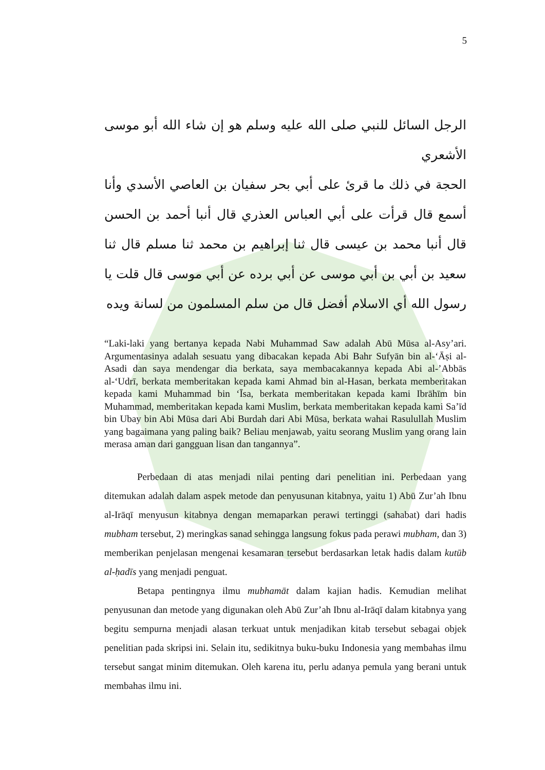5
الرجل السائل للنبي صلى الله عليه وسلم هو إن شاء الله أبو موسى الأشعري
الحجة في ذلك ما قرئ على أبي بحر سفيان بن العاصي الأسدي وأنا أسمع قال قرأت على أبي العباس العذري قال أنبا أحمد بن الحسن قال أنبا محمد بن عيسى قال ثنا إبراهيم بن محمد ثنا مسلم قال ثنا سعيد بن أبي بن أبي موسى عن أبي برده عن أبي موسى قال قلت يا رسول الله أي الاسلام أفضل قال من سلم المسلمون من لسانة ويده
“Laki-laki yang bertanya kepada Nabi Muhammad Saw adalah Abū Mūsa al-Asy’ari. Argumentasinya adalah sesuatu yang dibacakan kepada Abi Bahr Sufyān bin al-‘Āṣi al-Asadi dan saya mendengar dia berkata, saya membacakannya kepada Abi al-’Abbās al-‘Udrī, berkata memberitakan kepada kami Ahmad bin al-Hasan, berkata memberitakan kepada kami Muhammad bin ‘Īsa, berkata memberitakan kepada kami Ibrāhīm bin Muhammad, memberitakan kepada kami Muslim, berkata memberitakan kepada kami Sa’īd bin Ubay bin Abi Mūsa dari Abi Burdah dari Abi Mūsa, berkata wahai Rasulullah Muslim yang bagaimana yang paling baik? Beliau menjawab, yaitu seorang Muslim yang orang lain merasa aman dari gangguan lisan dan tangannya”.
Perbedaan di atas menjadi nilai penting dari penelitian ini. Perbedaan yang ditemukan adalah dalam aspek metode dan penyusunan kitabnya, yaitu 1) Abū Zur’ah Ibnu al-Irāqī menyusun kitabnya dengan memaparkan perawi tertinggi (sahabat) dari hadis mubham tersebut, 2) meringkas sanad sehingga langsung fokus pada perawi mubham, dan 3) memberikan penjelasan mengenai kesamaran tersebut berdasarkan letak hadis dalam kutūb al-ḥadīs yang menjadi penguat.
Betapa pentingnya ilmu mubhamāt dalam kajian hadis. Kemudian melihat penyusunan dan metode yang digunakan oleh Abū Zur’ah Ibnu al-Irāqī dalam kitabnya yang begitu sempurna menjadi alasan terkuat untuk menjadikan kitab tersebut sebagai objek penelitian pada skripsi ini. Selain itu, sedikitnya buku-buku Indonesia yang membahas ilmu tersebut sangat minim ditemukan. Oleh karena itu, perlu adanya pemula yang berani untuk membahas ilmu ini.